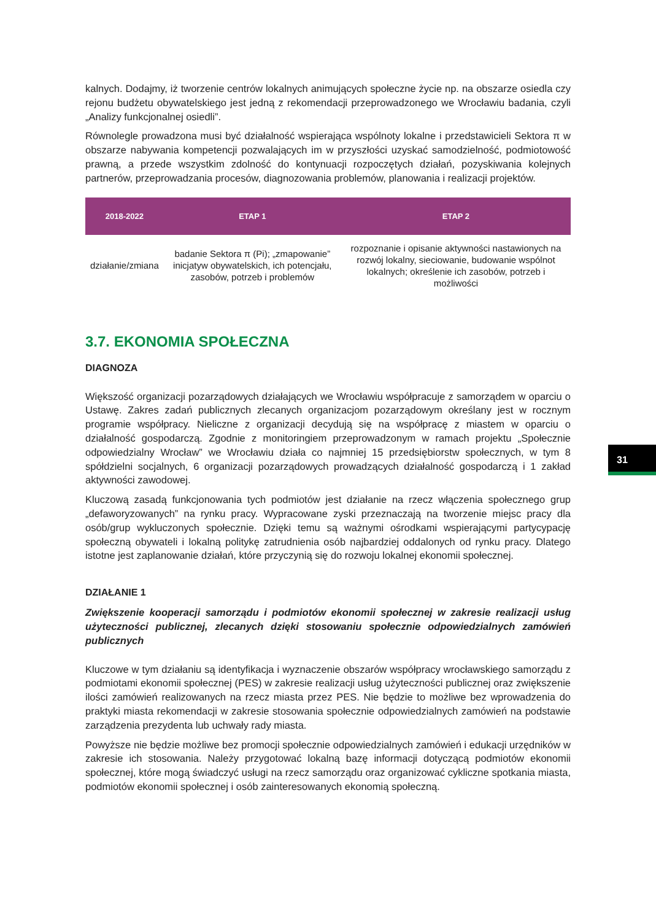kalnych. Dodajmy, iż tworzenie centrów lokalnych animujących społeczne życie np. na obszarze osiedla czy rejonu budżetu obywatelskiego jest jedną z rekomendacji przeprowadzonego we Wrocławiu badania, czyli „Analizy funkcjonalnej osiedli”.
Równolegle prowadzona musi być działalność wspierająca wspólnoty lokalne i przedstawicieli Sektora π w obszarze nabywania kompetencji pozwalających im w przyszłości uzyskać samodzielność, podmiotowość prawną, a przede wszystkim zdolność do kontynuacji rozpoczętych działań, pozyskiwania kolejnych partnerów, przeprowadzania procesów, diagnozowania problemów, planowania i realizacji projektów.
| 2018-2022 | ETAP 1 | ETAP 2 |
| --- | --- | --- |
| działanie/zmiana | badanie Sektora π (Pi); „zmapowanie” inicjatyw obywatelskich, ich potencjału, zasobów, potrzeb i problemów | rozpoznanie i opisanie aktywności nastawionych na rozwój lokalny, sieciowanie, budowanie wspólnot lokalnych; określenie ich zasobów, potrzeb i możliwości |
3.7. EKONOMIA SPOŁECZNA
DIAGNOZA
Większość organizacji pozarządowych działających we Wrocławiu współpracuje z samorządem w oparciu o Ustawę. Zakres zadań publicznych zlecanych organizacjom pozarządowym określany jest w rocznym programie współpracy. Nieliczne z organizacji decydują się na współpracę z miastem w oparciu o działalność gospodarczą. Zgodnie z monitoringiem przeprowadzonym w ramach projektu „Społecznie odpowiedzialny Wrocław” we Wrocławiu działa co najmniej 15 przedsiębiorstw społecznych, w tym 8 spółdzielni socjalnych, 6 organizacji pozarządowych prowadzących działalność gospodarczą i 1 zakład aktywności zawodowej.
Kluczową zasadą funkcjonowania tych podmiotów jest działanie na rzecz włączenia społecznego grup „defaworyzowanych” na rynku pracy. Wypracowane zyski przeznaczają na tworzenie miejsc pracy dla osób/grup wykluczonych społecznie. Dzięki temu są ważnymi ośrodkami wspierającymi partycypację społeczną obywateli i lokalną politykę zatrudnienia osób najbardziej oddalonych od rynku pracy. Dlatego istotne jest zaplanowanie działań, które przyczynią się do rozwoju lokalnej ekonomii społecznej.
DZIAŁANIE 1
Zwiększenie kooperacji samorządu i podmiotów ekonomii społecznej w zakresie realizacji usług użyteczności publicznej, zlecanych dzięki stosowaniu społecznie odpowiedzialnych zamówień publicznych
Kluczowe w tym działaniu są identyfikacja i wyznaczenie obszarów współpracy wrocławskiego samorządu z podmiotami ekonomii społecznej (PES) w zakresie realizacji usług użyteczności publicznej oraz zwiększenie ilości zamówień realizowanych na rzecz miasta przez PES. Nie będzie to możliwe bez wprowadzenia do praktyki miasta rekomendacji w zakresie stosowania społecznie odpowiedzialnych zamówień na podstawie zarządzenia prezydenta lub uchwały rady miasta.
Powyższe nie będzie możliwe bez promocji społecznie odpowiedzialnych zamówień i edukacji urzędników w zakresie ich stosowania. Należy przygotować lokalną bazę informacji dotyczącą podmiotów ekonomii społecznej, które mogą świadczyć usługi na rzecz samorządu oraz organizować cykliczne spotkania miasta, podmiotów ekonomii społecznej i osób zainteresowanych ekonomią społeczną.
31